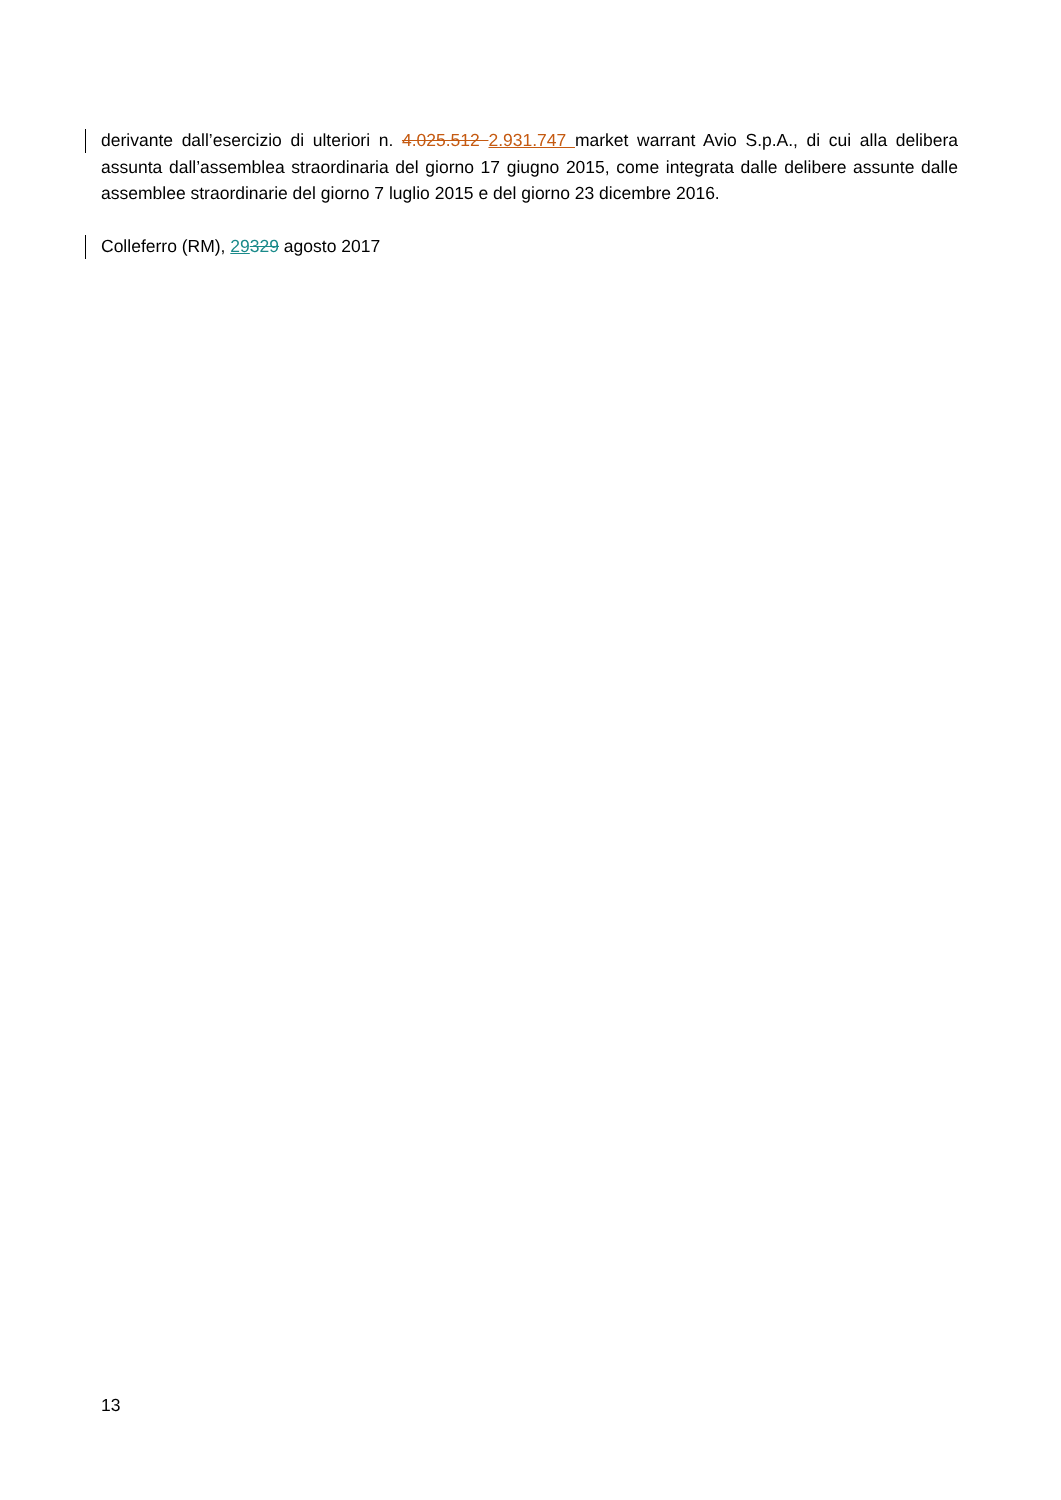derivante dall’esercizio di ulteriori n. 4.025.512 2.931.747 market warrant Avio S.p.A., di cui alla delibera assunta dall’assemblea straordinaria del giorno 17 giugno 2015, come integrata dalle delibere assunte dalle assemblee straordinarie del giorno 7 luglio 2015 e del giorno 23 dicembre 2016.
Colleferro (RM), 29329 agosto 2017
13